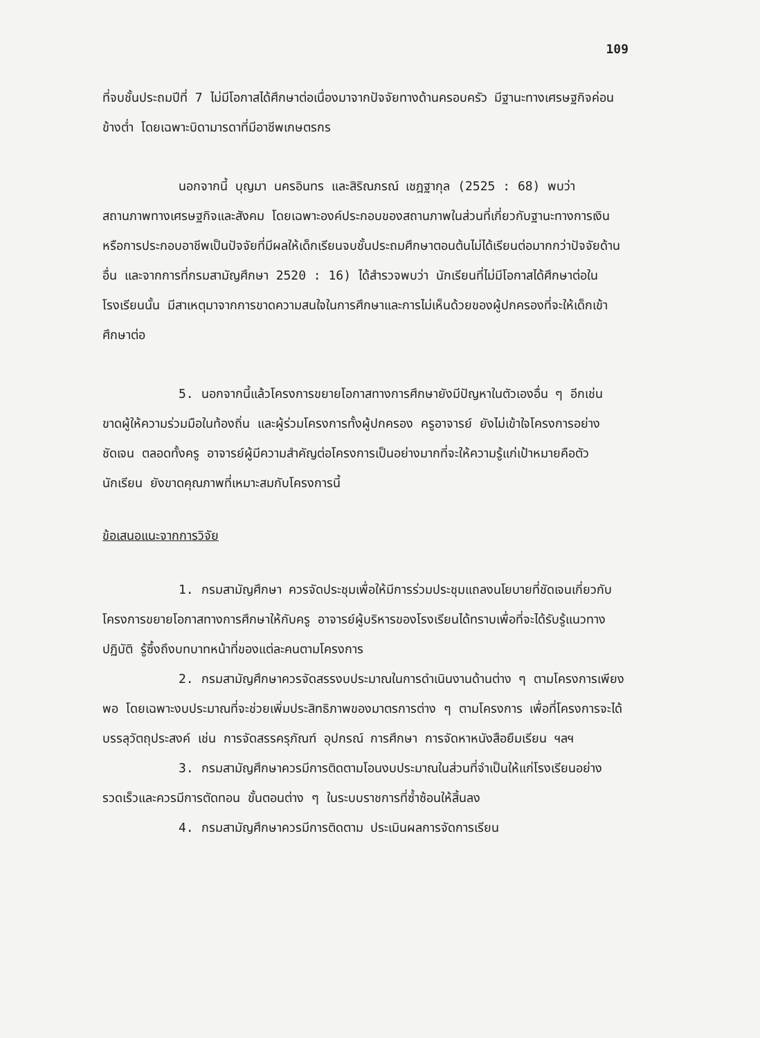109
ที่จบชั้นประถมปีที่ 7 ไม่มีโอกาสได้ศึกษาต่อเนื่องมาจากปัจจัยทางด้านครอบครัว มีฐานะทางเศรษฐกิจค่อนข้างต่ำ โดยเฉพาะบิดามารดาที่มีอาชีพเกษตรกร
นอกจากนี้ บุญมา นครอินทร และสิริณภรณ์ เชฎฐากุล (2525 : 68) พบว่า สถานภาพทางเศรษฐกิจและสังคม โดยเฉพาะองค์ประกอบของสถานภาพในส่วนที่เกี่ยวกับฐานะทางการเงิน หรือการประกอบอาชีพเป็นปัจจัยที่มีผลให้เด็กเรียนจบชั้นประถมศึกษาตอนต้นไม่ได้เรียนต่อมากกว่าปัจจัยด้านอื่น และจากการที่กรมสามัญศึกษา 2520 : 16) ได้สำรวจพบว่า นักเรียนที่ไม่มีโอกาสได้ศึกษาต่อในโรงเรียนนั้น มีสาเหตุมาจากการขาดความสนใจในการศึกษาและการไม่เห็นด้วยของผู้ปกครองที่จะให้เด็กเข้าศึกษาต่อ
5. นอกจากนี้แล้วโครงการขยายโอกาสทางการศึกษายังมีปัญหาในตัวเองอื่น ๆ อีกเช่น ขาดผู้ให้ความร่วมมือในท้องถิ่น และผู้ร่วมโครงการทั้งผู้ปกครอง ครูอาจารย์ ยังไม่เข้าใจโครงการอย่างชัดเจน ตลอดทั้งครู อาจารย์ผู้มีความสำคัญต่อโครงการเป็นอย่างมากที่จะให้ความรู้แก่เป้าหมายคือตัวนักเรียน ยังขาดคุณภาพที่เหมาะสมกับโครงการนี้
ข้อเสนอแนะจากการวิจัย
1. กรมสามัญศึกษา ควรจัดประชุมเพื่อให้มีการร่วมประชุมแถลงนโยบายที่ชัดเจนเกี่ยวกับโครงการขยายโอกาสทางการศึกษาให้กับครู อาจารย์ผู้บริหารของโรงเรียนได้ทราบเพื่อที่จะได้รับรู้แนวทางปฏิบัติ รู้ซึ้งถึงบทบาทหน้าที่ของแต่ละคนตามโครงการ
2. กรมสามัญศึกษาควรจัดสรรงบประมาณในการดำเนินงานด้านต่าง ๆ ตามโครงการเพียงพอ โดยเฉพาะงบประมาณที่จะช่วยเพิ่มประสิทธิภาพของมาตรการต่าง ๆ ตามโครงการ เพื่อที่โครงการจะได้บรรลุวัตถุประสงค์ เช่น การจัดสรรครุภัณฑ์ อุปกรณ์ การศึกษา การจัดหาหนังสือยืมเรียน ฯลฯ
3. กรมสามัญศึกษาควรมีการติดตามโอนงบประมาณในส่วนที่จำเป็นให้แก่โรงเรียนอย่างรวดเร็วและควรมีการตัดทอน ขั้นตอนต่าง ๆ ในระบบราชการที่ซ้ำซ้อนให้สิ้นลง
4. กรมสามัญศึกษาควรมีการติดตาม ประเมินผลการจัดการเรียน